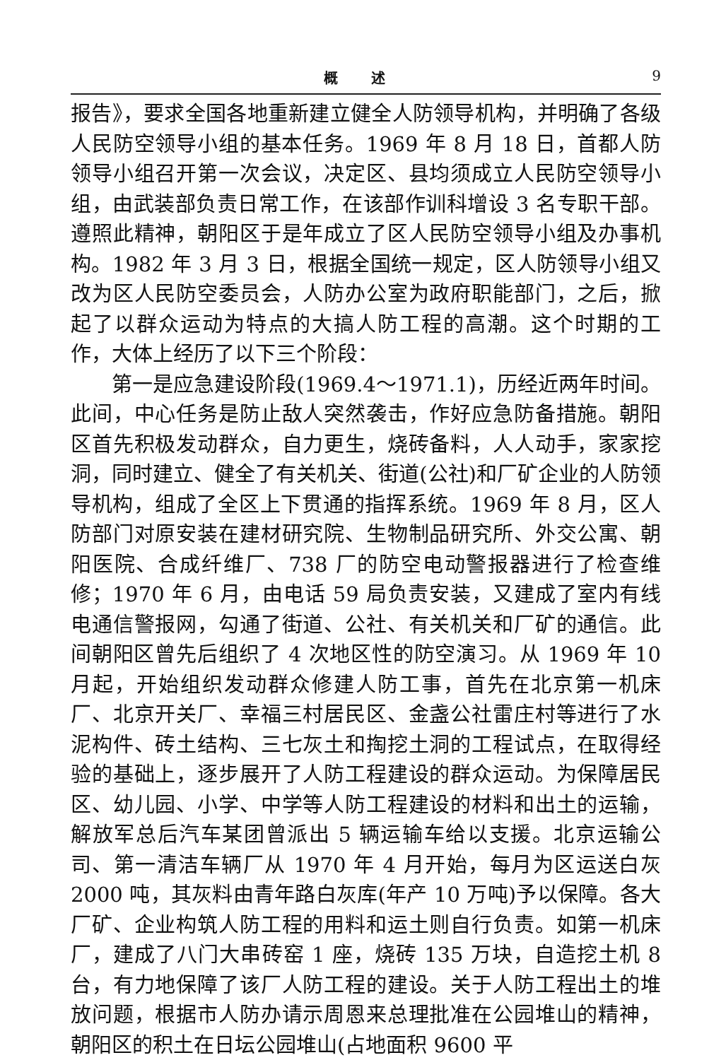概 述 9
报告》，要求全国各地重新建立健全人防领导机构，并明确了各级人民防空领导小组的基本任务。1969 年 8 月 18 日，首都人防领导小组召开第一次会议，决定区、县均须成立人民防空领导小组，由武装部负责日常工作，在该部作训科增设 3 名专职干部。遵照此精神，朝阳区于是年成立了区人民防空领导小组及办事机构。1982 年 3 月 3 日，根据全国统一规定，区人防领导小组又改为区人民防空委员会，人防办公室为政府职能部门，之后，掀起了以群众运动为特点的大搞人防工程的高潮。这个时期的工作，大体上经历了以下三个阶段：
第一是应急建设阶段(1969.4～1971.1)，历经近两年时间。此间，中心任务是防止敌人突然袭击，作好应急防备措施。朝阳区首先积极发动群众，自力更生，烧砖备料，人人动手，家家挖洞，同时建立、健全了有关机关、街道(公社)和厂矿企业的人防领导机构，组成了全区上下贯通的指挥系统。1969 年 8 月，区人防部门对原安装在建材研究院、生物制品研究所、外交公寓、朝阳医院、合成纤维厂、738 厂的防空电动警报器进行了检查维修；1970 年 6 月，由电话 59 局负责安装，又建成了室内有线电通信警报网，勾通了街道、公社、有关机关和厂矿的通信。此间朝阳区曾先后组织了 4 次地区性的防空演习。从 1969 年 10 月起，开始组织发动群众修建人防工事，首先在北京第一机床厂、北京开关厂、幸福三村居民区、金盏公社雷庄村等进行了水泥构件、砖土结构、三七灰土和掏挖土洞的工程试点，在取得经验的基础上，逐步展开了人防工程建设的群众运动。为保障居民区、幼儿园、小学、中学等人防工程建设的材料和出土的运输，解放军总后汽车某团曾派出 5 辆运输车给以支援。北京运输公司、第一清洁车辆厂从 1970 年 4 月开始，每月为区运送白灰 2000 吨，其灰料由青年路白灰库(年产 10 万吨)予以保障。各大厂矿、企业构筑人防工程的用料和运土则自行负责。如第一机床厂，建成了八门大串砖窑 1 座，烧砖 135 万块，自造挖土机 8 台，有力地保障了该厂人防工程的建设。关于人防工程出土的堆放问题，根据市人防办请示周恩来总理批准在公园堆山的精神，朝阳区的积土在日坛公园堆山(占地面积 9600 平